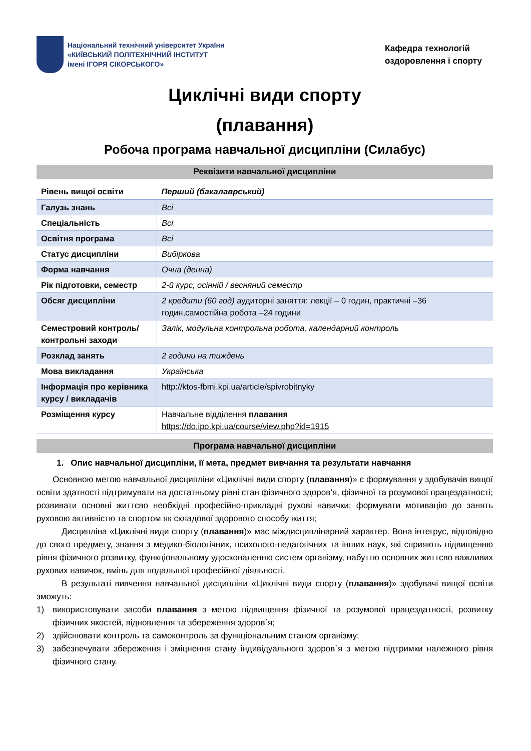Національний технічний університет України
«КИЇВСЬКИЙ ПОЛІТЕХНІЧНИЙ ІНСТИТУТ
імені ІГОРЯ СІКОРСЬКОГО»
Кафедра технологій
оздоровлення і спорту
Циклічні види спорту
(плавання)
Робоча програма навчальної дисципліни (Силабус)
Реквізити навчальної дисципліни
| Рівень вищої освіти | Перший (бакалаврський) |
| Галузь знань | Всі |
| Спеціальність | Всі |
| Освітня програма | Всі |
| Статус дисципліни | Вибіркова |
| Форма навчання | Очна (денна) |
| Рік підготовки, семестр | 2-й курс, осінній / весняний семестр |
| Обсяг дисципліни | 2 кредити (60 год) аудиторні заняття: лекції – 0 годин, практичні –36 годин,самостійна робота –24 години |
| Семестровий контроль/ контрольні заходи | Залік, модульна контрольна робота, календарний контроль |
| Розклад занять | 2 години на тиждень |
| Мова викладання | Українська |
| Інформація про керівника курсу / викладачів | http://ktos-fbmi.kpi.ua/article/spivrobitnyky |
| Розміщення курсу | Навчальне відділення плавання https://do.ipo.kpi.ua/course/view.php?id=1915 |
Програма навчальної дисципліни
1. Опис навчальної дисципліни, її мета, предмет вивчання та результати навчання
Основною метою навчальної дисципліни «Циклічні види спорту (плавання)» є формування у здобувачів вищої освіти здатності підтримувати на достатньому рівні стан фізичного здоров’я, фізичної та розумової працездатності; розвивати основні життєво необхідні професійно-прикладні рухові навички; формувати мотивацію до занять руховою активністю та спортом як складової здорового способу життя;
Дисципліна «Циклічні види спорту (плавання)» має міждисциплінарний характер. Вона інтегрує, відповідно до свого предмету, знання з медико-біологічних, психолого-педагогічних та інших наук, які сприяють підвищенню рівня фізичного розвитку, функціональному удосконаленню систем організму, набуттю основних життєво важливих рухових навичок, вмінь для подальшої професійної діяльності.
В результаті вивчення навчальної дисципліни «Циклічні види спорту (плавання)» здобувачі вищої освіти зможуть:
1) використовувати засоби плавання з метою підвищення фізичної та розумової працездатності, розвитку фізичних якостей, відновлення та збереження здоров`я;
2) здійснювати контроль та самоконтроль за функціональним станом організму;
3) забезпечувати збереження і зміцнення стану індивідуального здоров`я з метою підтримки належного рівня фізичного стану.